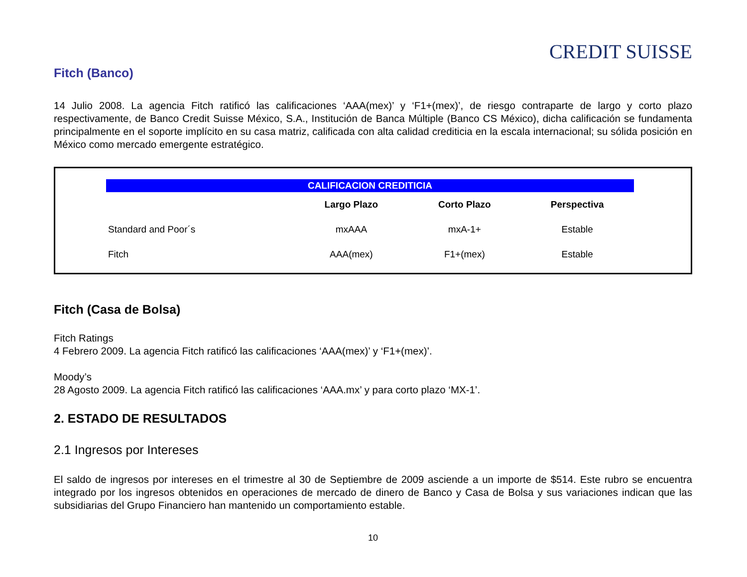CREDIT SUISSE
Fitch (Banco)
14 Julio 2008. La agencia Fitch ratificó las calificaciones ‘AAA(mex)’ y ‘F1+(mex)’, de riesgo contraparte de largo y corto plazo respectivamente, de Banco Credit Suisse México, S.A., Institución de Banca Múltiple (Banco CS México), dicha calificación se fundamenta principalmente en el soporte implícito en su casa matriz, calificada con alta calidad crediticia en la escala internacional; su sólida posición en México como mercado emergente estratégico.
| CALIFICACION CREDITICIA | | | |
| --- | --- | --- | --- |
| | Largo Plazo | Corto Plazo | Perspectiva |
| Standard and Poor´s | mxAAA | mxA-1+ | Estable |
| Fitch | AAA(mex) | F1+(mex) | Estable |
Fitch (Casa de Bolsa)
Fitch Ratings
4 Febrero 2009. La agencia Fitch ratificó las calificaciones ‘AAA(mex)’ y ‘F1+(mex)’.
Moody’s
28 Agosto 2009. La agencia Fitch ratificó las calificaciones ‘AAA.mx’ y para corto plazo ‘MX-1’.
2. ESTADO DE RESULTADOS
2.1 Ingresos por Intereses
El saldo de ingresos por intereses en el trimestre al 30 de Septiembre de 2009 asciende a un importe de $514. Este rubro se encuentra integrado por los ingresos obtenidos en operaciones de mercado de dinero de Banco y Casa de Bolsa y sus variaciones indican que las subsidiarias del Grupo Financiero han mantenido un comportamiento estable.
10